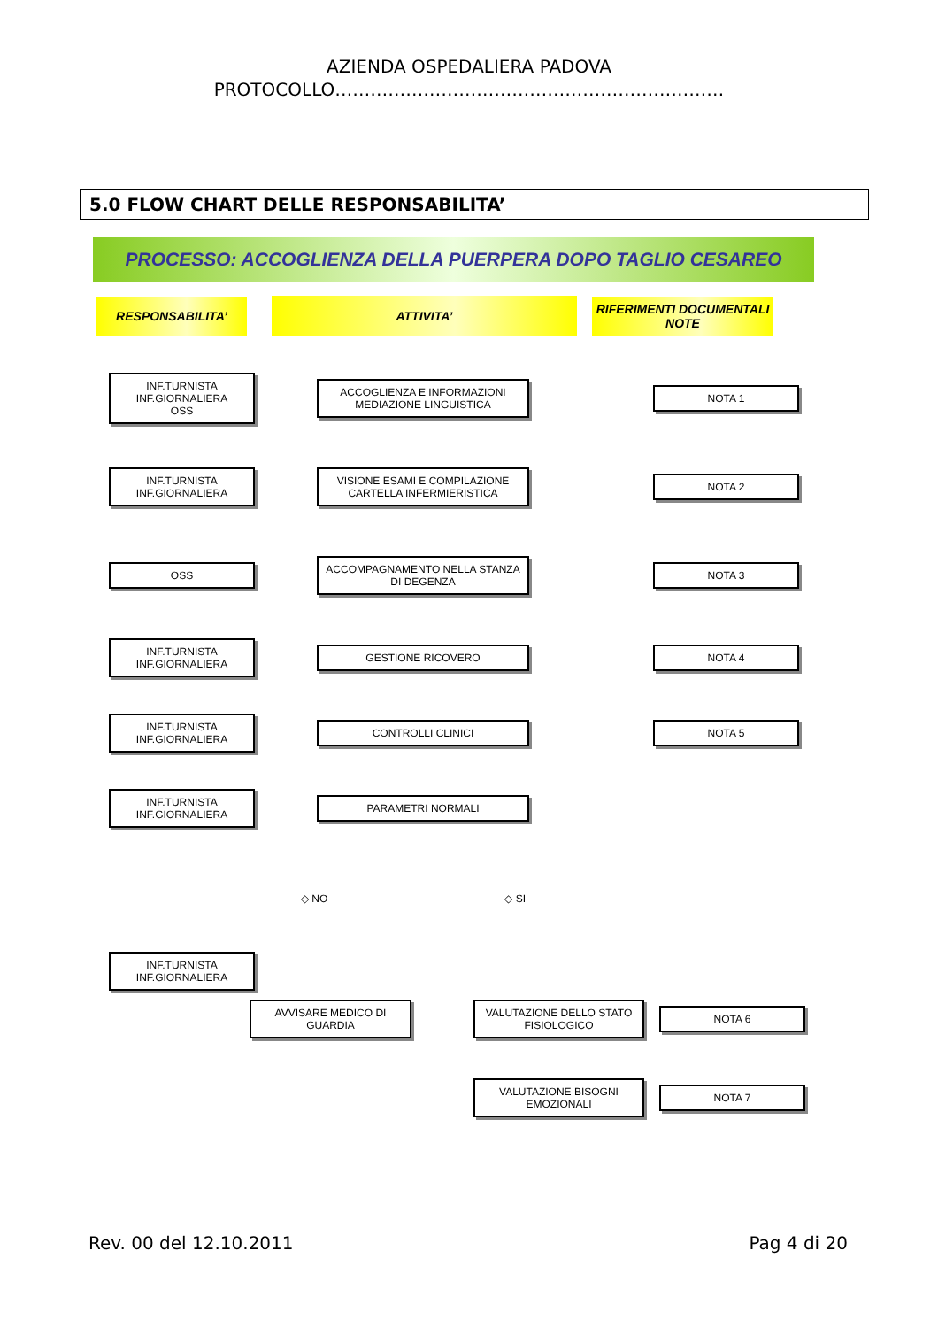AZIENDA OSPEDALIERA PADOVA
PROTOCOLLO…………………………………………………………
5.0 FLOW CHART DELLE RESPONSABILITA’
PROCESSO: ACCOGLIENZA DELLA PUERPERA DOPO TAGLIO CESAREO
RESPONSABILITA’
ATTIVITA’
RIFERIMENTI DOCUMENTALI
NOTE
INF.TURNISTA
INF.GIORNALIERA
OSS
ACCOGLIENZA E INFORMAZIONI
MEDIAZIONE LINGUISTICA
NOTA 1
INF.TURNISTA
INF.GIORNALIERA
VISIONE ESAMI E COMPILAZIONE CARTELLA INFERMIERISTICA
NOTA 2
OSS
ACCOMPAGNAMENTO NELLA STANZA DI DEGENZA
NOTA 3
INF.TURNISTA
INF.GIORNALIERA
GESTIONE RICOVERO NOTA 4
INF.TURNISTA
INF.GIORNALIERA
CONTROLLI CLINICI NOTA 5
INF.TURNISTA
INF.GIORNALIERA
PARAMETRI NORMALI
◇ NO ◇ SI
INF.TURNISTA
INF.GIORNALIERA
AVVISARE MEDICO DI GUARDIA
VALUTAZIONE DELLO STATO FISIOLOGICO
NOTA 6
VALUTAZIONE BISOGNI EMOZIONALI
NOTA 7
Rev. 00 del 12.10.2011 Pag 4 di 20